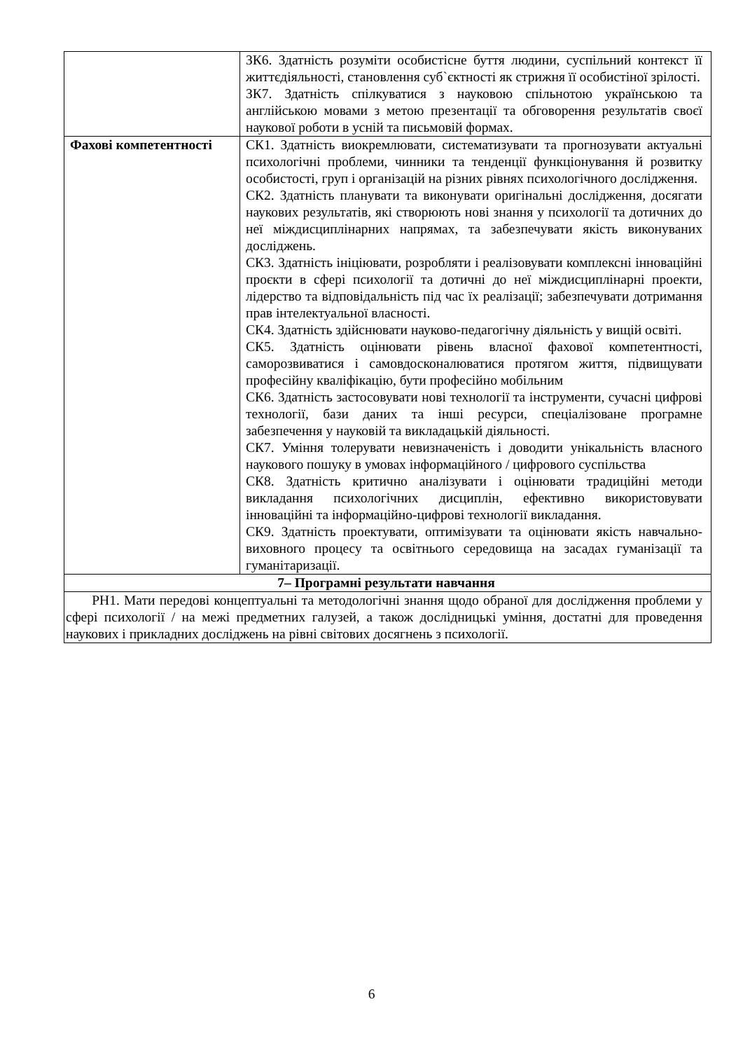| | ЗК6. Здатність розуміти особистісне буття людини, суспільний контекст її життєдіяльності, становлення суб`єктності як стрижня її особистіної зрілості. ЗК7. Здатність спілкуватися з науковою спільнотою українською та англійською мовами з метою презентації та обговорення результатів своєї наукової роботи в усній та письмовій формах. |
| Фахові компетентності | СК1. Здатність виокремлювати, систематизувати та прогнозувати актуальні психологічні проблеми, чинники та тенденції функціонування й розвитку особистості, груп і організацій на різних рівнях психологічного дослідження. СК2. Здатність планувати та виконувати оригінальні дослідження, досягати наукових результатів, які створюють нові знання у психології та дотичних до неї міждисциплінарних напрямах, та забезпечувати якість виконуваних досліджень. СК3. Здатність ініціювати, розробляти і реалізовувати комплексні інноваційні проєкти в сфері психології та дотичні до неї міждисциплінарні проекти, лідерство та відповідальність під час їх реалізації; забезпечувати дотримання прав інтелектуальної власності. СК4. Здатність здійснювати науково-педагогічну діяльність у вищій освіті. СК5. Здатність оцінювати рівень власної фахової компетентності, саморозвиватися і самовдосконалюватися протягом життя, підвищувати професійну кваліфікацію, бути професійно мобільним СК6. Здатність застосовувати нові технології та інструменти, сучасні цифрові технології, бази даних та інші ресурси, спеціалізоване програмне забезпечення у науковій та викладацькій діяльності. СК7. Уміння толерувати невизначеність і доводити унікальність власного наукового пошуку в умовах інформаційного / цифрового суспільства СК8. Здатність критично аналізувати і оцінювати традиційні методи викладання психологічних дисциплін, ефективно використовувати інноваційні та інформаційно-цифрові технології викладання. СК9. Здатність проектувати, оптимізувати та оцінювати якість навчально-виховного процесу та освітнього середовища на засадах гуманізації та гуманітаризації. |
| 7– Програмні результати навчання | |
| РН1. Мати передові концептуальні та методологічні знання щодо обраної для дослідження проблеми у сфері психології / на межі предметних галузей, а також дослідницькі уміння, достатні для проведення наукових і прикладних досліджень на рівні світових досягнень з психології. | |
6